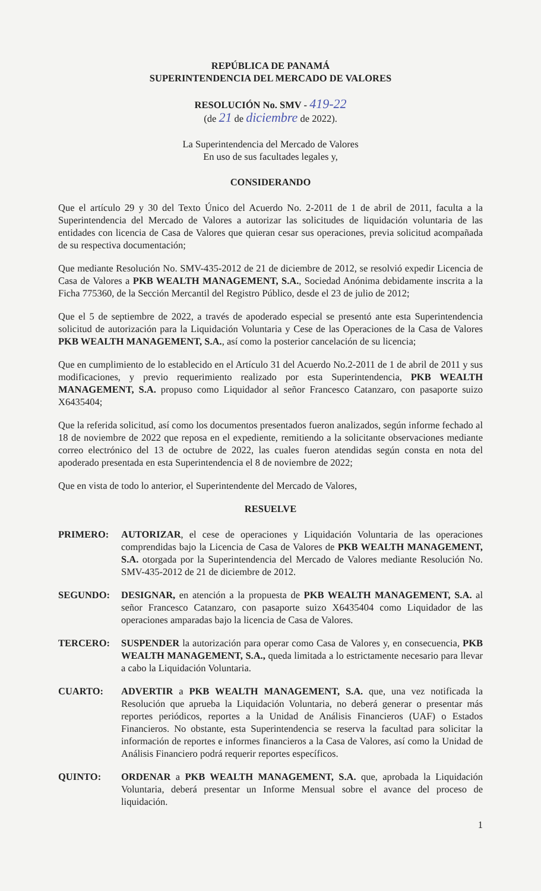REPÚBLICA DE PANAMÁ
SUPERINTENDENCIA DEL MERCADO DE VALORES
RESOLUCIÓN No. SMV - 419-22
(de 21 de diciembre de 2022).
La Superintendencia del Mercado de Valores
En uso de sus facultades legales y,
CONSIDERANDO
Que el artículo 29 y 30 del Texto Único del Acuerdo No. 2-2011 de 1 de abril de 2011, faculta a la Superintendencia del Mercado de Valores a autorizar las solicitudes de liquidación voluntaria de las entidades con licencia de Casa de Valores que quieran cesar sus operaciones, previa solicitud acompañada de su respectiva documentación;
Que mediante Resolución No. SMV-435-2012 de 21 de diciembre de 2012, se resolvió expedir Licencia de Casa de Valores a PKB WEALTH MANAGEMENT, S.A., Sociedad Anónima debidamente inscrita a la Ficha 775360, de la Sección Mercantil del Registro Público, desde el 23 de julio de 2012;
Que el 5 de septiembre de 2022, a través de apoderado especial se presentó ante esta Superintendencia solicitud de autorización para la Liquidación Voluntaria y Cese de las Operaciones de la Casa de Valores PKB WEALTH MANAGEMENT, S.A., así como la posterior cancelación de su licencia;
Que en cumplimiento de lo establecido en el Artículo 31 del Acuerdo No.2-2011 de 1 de abril de 2011 y sus modificaciones, y previo requerimiento realizado por esta Superintendencia, PKB WEALTH MANAGEMENT, S.A. propuso como Liquidador al señor Francesco Catanzaro, con pasaporte suizo X6435404;
Que la referida solicitud, así como los documentos presentados fueron analizados, según informe fechado al 18 de noviembre de 2022 que reposa en el expediente, remitiendo a la solicitante observaciones mediante correo electrónico del 13 de octubre de 2022, las cuales fueron atendidas según consta en nota del apoderado presentada en esta Superintendencia el 8 de noviembre de 2022;
Que en vista de todo lo anterior, el Superintendente del Mercado de Valores,
RESUELVE
PRIMERO: AUTORIZAR, el cese de operaciones y Liquidación Voluntaria de las operaciones comprendidas bajo la Licencia de Casa de Valores de PKB WEALTH MANAGEMENT, S.A. otorgada por la Superintendencia del Mercado de Valores mediante Resolución No. SMV-435-2012 de 21 de diciembre de 2012.
SEGUNDO: DESIGNAR, en atención a la propuesta de PKB WEALTH MANAGEMENT, S.A. al señor Francesco Catanzaro, con pasaporte suizo X6435404 como Liquidador de las operaciones amparadas bajo la licencia de Casa de Valores.
TERCERO: SUSPENDER la autorización para operar como Casa de Valores y, en consecuencia, PKB WEALTH MANAGEMENT, S.A., queda limitada a lo estrictamente necesario para llevar a cabo la Liquidación Voluntaria.
CUARTO: ADVERTIR a PKB WEALTH MANAGEMENT, S.A. que, una vez notificada la Resolución que aprueba la Liquidación Voluntaria, no deberá generar o presentar más reportes periódicos, reportes a la Unidad de Análisis Financieros (UAF) o Estados Financieros. No obstante, esta Superintendencia se reserva la facultad para solicitar la información de reportes e informes financieros a la Casa de Valores, así como la Unidad de Análisis Financiero podrá requerir reportes específicos.
QUINTO: ORDENAR a PKB WEALTH MANAGEMENT, S.A. que, aprobada la Liquidación Voluntaria, deberá presentar un Informe Mensual sobre el avance del proceso de liquidación.
1